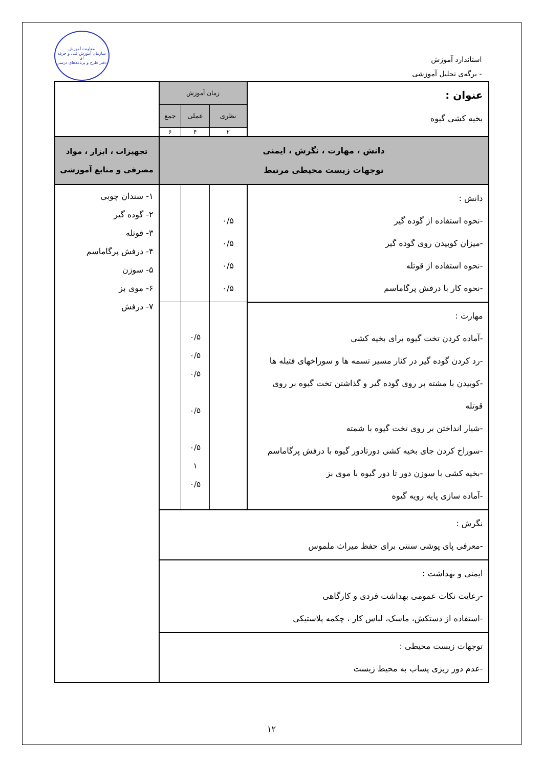استاندارد آموزش
- برگه‌ی تحلیل آموزشی
معاونت آموزش
سازمان آموزش فنی و حرفه ای
دفتر طرح و برنامه‌های درسی
| عنوان : بخیه کشی گیوه | زمان آموزش | | | |
| | نظری | عملی | جمع | |
| | ۲ | ۴ | ۶ | |
| دانش ، مهارت ، نگرش ، ایمنی توجهات زیست محیطی مرتبط | | | | تجهیزات ، ابزار ، مواد مصرفی و منابع آموزشی |
| دانش : -نحوه استفاده از گوده گیر -میزان کوبیدن روی گوده گیر -نحوه استفاده از قوتله -نحوه کار با درفش پرگاماسم | ۰/۵ ۰/۵ ۰/۵ ۰/۵ | | | ۱- سندان چوبی ۲- گوده گیر ۳- قوتله ۴- درفش پرگاماسم ۵- سوزن ۶- موی بز ۷- درفش |
| مهارت : -آماده کردن تخت گیوه برای بخیه کشی -رد کردن گوده گیر در کنار مسیر تسمه ها و سوراخهای فتیله ها -کوبیدن با مشته بر روی گوده گیر و گذاشتن تخت گیوه بر روی قوتله -شیار انداختن بر روی تخت گیوه با شمته -سوراخ کردن جای بخیه کشی دورتادور گیوه با درفش پرگاماسم -بخیه کشی با سوزن دور تا دور گیوه با موی بز -آماده سازی پایه رویه گیوه | | ۰/۵ ۰/۵ ۰/۵ ۰/۵ ۰/۵ ۱ ۰/۵ | | |
| نگرش : -معرفی پای پوشی سنتی برای حفظ میراث ملموس | | | | |
| ایمنی و بهداشت : -رعایت نکات عمومی بهداشت فردی و کارگاهی -استفاده از دستکش، ماسک، لباس کار ، چکمه پلاستیکی | | | | |
| توجهات زیست محیطی : -عدم دور ریزی پساب به محیط زیست | | | | |
۱۲